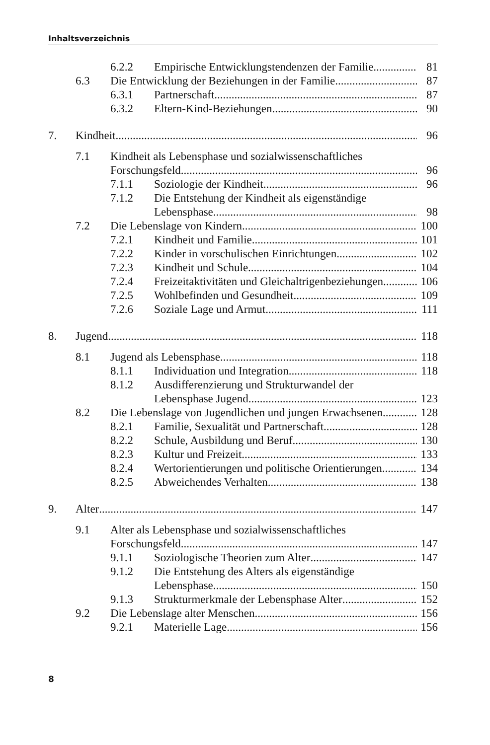Inhaltsverzeichnis
6.2.2 Empirische Entwicklungstendenzen der Familie 81
6.3 Die Entwicklung der Beziehungen in der Familie 87
6.3.1 Partnerschaft 87
6.3.2 Eltern-Kind-Beziehungen 90
7. Kindheit 96
7.1 Kindheit als Lebensphase und sozialwissenschaftliches
Forschungsfeld 96
7.1.1 Soziologie der Kindheit 96
7.1.2 Die Entstehung der Kindheit als eigenständige
Lebensphase 98
7.2 Die Lebenslage von Kindern 100
7.2.1 Kindheit und Familie 101
7.2.2 Kinder in vorschulischen Einrichtungen 102
7.2.3 Kindheit und Schule 104
7.2.4 Freizeitaktivitäten und Gleichaltrigenbeziehungen 106
7.2.5 Wohlbefinden und Gesundheit 109
7.2.6 Soziale Lage und Armut 111
8. Jugend 118
8.1 Jugend als Lebensphase 118
8.1.1 Individuation und Integration 118
8.1.2 Ausdifferenzierung und Strukturwandel der
Lebensphase Jugend 123
8.2 Die Lebenslage von Jugendlichen und jungen Erwachsenen 128
8.2.1 Familie, Sexualität und Partnerschaft 128
8.2.2 Schule, Ausbildung und Beruf 130
8.2.3 Kultur und Freizeit 133
8.2.4 Wertorientierungen und politische Orientierungen 134
8.2.5 Abweichendes Verhalten 138
9. Alter 147
9.1 Alter als Lebensphase und sozialwissenschaftliches
Forschungsfeld 147
9.1.1 Soziologische Theorien zum Alter 147
9.1.2 Die Entstehung des Alters als eigenständige
Lebensphase 150
9.1.3 Strukturmerkmale der Lebensphase Alter 152
9.2 Die Lebenslage alter Menschen 156
9.2.1 Materielle Lage 156
8